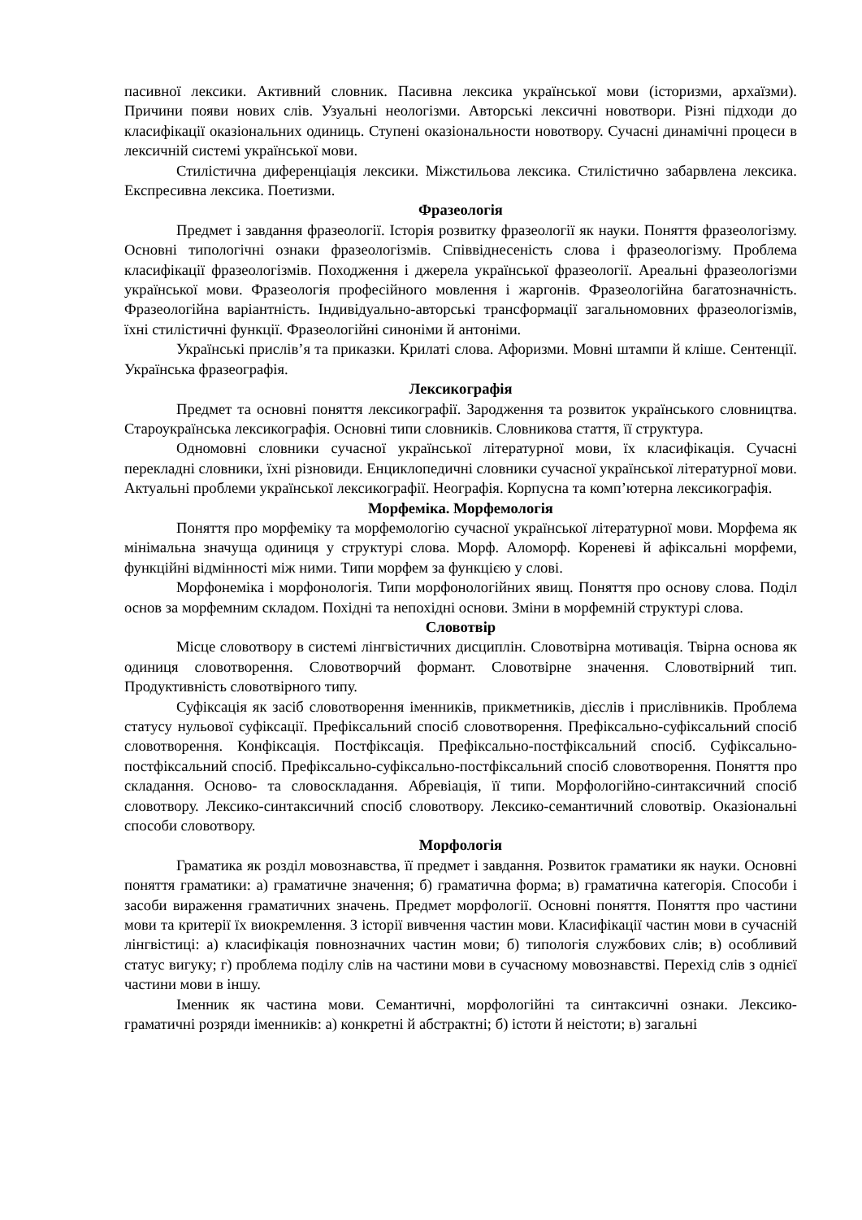пасивної лексики. Активний словник. Пасивна лексика української мови (історизми, архаїзми). Причини появи нових слів. Узуальні неологізми. Авторські лексичні новотвори. Різні підходи до класифікації оказіональних одиниць. Ступені оказіональности новотвору. Сучасні динамічні процеси в лексичній системі української мови.
Стилістична диференціація лексики. Міжстильова лексика. Стилістично забарвлена лексика. Експресивна лексика. Поетизми.
Фразеологія
Предмет і завдання фразеології. Історія розвитку фразеології як науки. Поняття фразеологізму. Основні типологічні ознаки фразеологізмів. Співвіднесеність слова і фразеологізму. Проблема класифікації фразеологізмів. Походження і джерела української фразеології. Ареальні фразеологізми української мови. Фразеологія професійного мовлення і жаргонів. Фразеологійна багатозначність. Фразеологійна варіантність. Індивідуально-авторські трансформації загальномовних фразеологізмів, їхні стилістичні функції. Фразеологійні синоніми й антоніми.
Українські прислів’я та приказки. Крилаті слова. Афоризми. Мовні штампи й кліше. Сентенції. Українська фразеографія.
Лексикографія
Предмет та основні поняття лексикографії. Зародження та розвиток українського словництва. Староукраїнська лексикографія. Основні типи словників. Словникова стаття, її структура.
Одномовні словники сучасної української літературної мови, їх класифікація. Сучасні перекладні словники, їхні різновиди. Енциклопедичні словники сучасної української літературної мови. Актуальні проблеми української лексикографії. Неографія. Корпусна та комп’ютерна лексикографія.
Морфеміка. Морфемологія
Поняття про морфеміку та морфемологію сучасної української літературної мови. Морфема як мінімальна значуща одиниця у структурі слова. Морф. Аломорф. Кореневі й афіксальні морфеми, функційні відмінності між ними. Типи морфем за функцією у слові.
Морфонеміка і морфонологія. Типи морфонологійних явищ. Поняття про основу слова. Поділ основ за морфемним складом. Похідні та непохідні основи. Зміни в морфемній структурі слова.
Словотвір
Місце словотвору в системі лінгвістичних дисциплін. Словотвірна мотивація. Твірна основа як одиниця словотворення. Словотворчий формант. Словотвірне значення. Словотвірний тип. Продуктивність словотвірного типу.
Суфіксація як засіб словотворення іменників, прикметників, дієслів і прислівників. Проблема статусу нульової суфіксації. Префіксальний спосіб словотворення. Префіксально-суфіксальний спосіб словотворення. Конфіксація. Постфіксація. Префіксально-постфіксальний спосіб. Суфіксально-постфіксальний спосіб. Префіксально-суфіксально-постфіксальний спосіб словотворення. Поняття про складання. Осново- та словоскладання. Абревіація, її типи. Морфологійно-синтаксичний спосіб словотвору. Лексико-синтаксичний спосіб словотвору. Лексико-семантичний словотвір. Оказіональні способи словотвору.
Морфологія
Граматика як розділ мовознавства, її предмет і завдання. Розвиток граматики як науки. Основні поняття граматики: а) граматичне значення; б) граматична форма; в) граматична категорія. Способи і засоби вираження граматичних значень. Предмет морфології. Основні поняття. Поняття про частини мови та критерії їх виокремлення. З історії вивчення частин мови. Класифікації частин мови в сучасній лінгвістиці: а) класифікація повнозначних частин мови; б) типологія службових слів; в) особливий статус вигуку; г) проблема поділу слів на частини мови в сучасному мовознавстві. Перехід слів з однієї частини мови в іншу.
Іменник як частина мови. Семантичні, морфологійні та синтаксичні ознаки. Лексико-граматичні розряди іменників: а) конкретні й абстрактні; б) істоти й неістоти; в) загальні